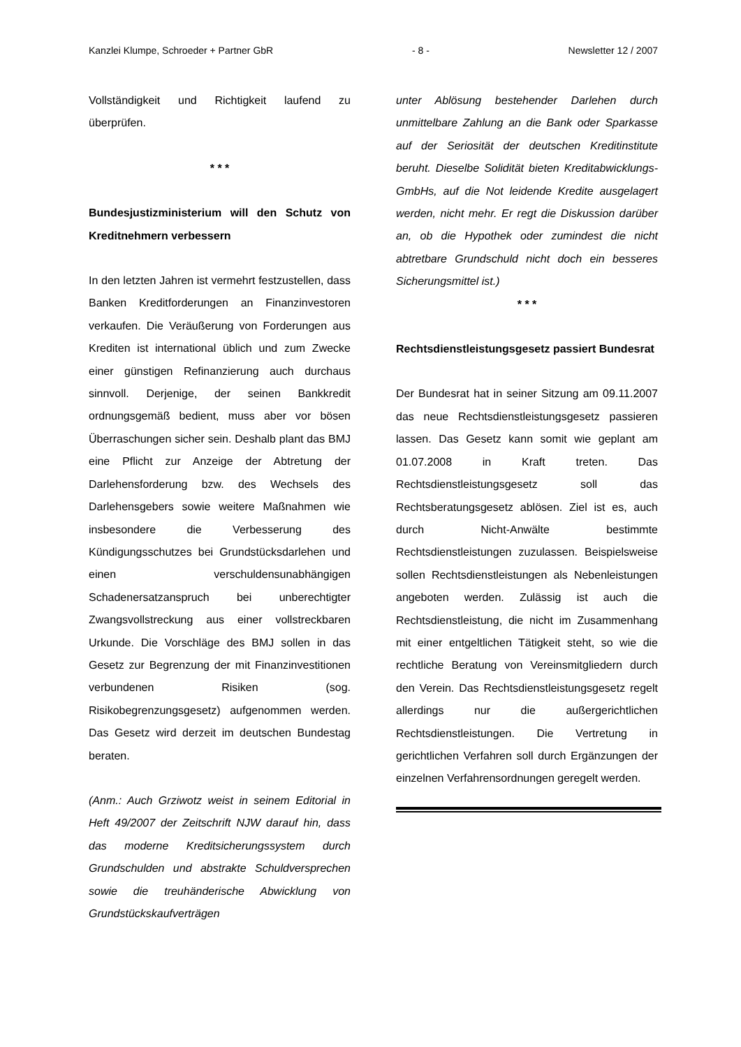Kanzlei Klumpe, Schroeder + Partner GbR - 8 - Newsletter 12 / 2007
Vollständigkeit und Richtigkeit laufend zu überprüfen.
* * *
Bundesjustizministerium will den Schutz von Kreditnehmern verbessern
In den letzten Jahren ist vermehrt festzustellen, dass Banken Kreditforderungen an Finanzinvestoren verkaufen. Die Veräußerung von Forderungen aus Krediten ist international üblich und zum Zwecke einer günstigen Refinanzierung auch durchaus sinnvoll. Derjenige, der seinen Bankkredit ordnungsgemäß bedient, muss aber vor bösen Überraschungen sicher sein. Deshalb plant das BMJ eine Pflicht zur Anzeige der Abtretung der Darlehensforderung bzw. des Wechsels des Darlehensgebers sowie weitere Maßnahmen wie insbesondere die Verbesserung des Kündigungsschutzes bei Grundstücksdarlehen und einen verschuldensunabhängigen Schadenersatzanspruch bei unberechtigter Zwangsvollstreckung aus einer vollstreckbaren Urkunde. Die Vorschläge des BMJ sollen in das Gesetz zur Begrenzung der mit Finanzinvestitionen verbundenen Risiken (sog. Risikobegrenzungsgesetz) aufgenommen werden. Das Gesetz wird derzeit im deutschen Bundestag beraten.
(Anm.: Auch Grziwotz weist in seinem Editorial in Heft 49/2007 der Zeitschrift NJW darauf hin, dass das moderne Kreditsicherungssystem durch Grundschulden und abstrakte Schuldversprechen sowie die treuhänderische Abwicklung von Grundstückskaufverträgen
unter Ablösung bestehender Darlehen durch unmittelbare Zahlung an die Bank oder Sparkasse auf der Seriosität der deutschen Kreditinstitute beruht. Dieselbe Solidität bieten Kreditabwicklungs-GmbHs, auf die Not leidende Kredite ausgelagert werden, nicht mehr. Er regt die Diskussion darüber an, ob die Hypothek oder zumindest die nicht abtretbare Grundschuld nicht doch ein besseres Sicherungsmittel ist.)
* * *
Rechtsdienstleistungsgesetz passiert Bundesrat
Der Bundesrat hat in seiner Sitzung am 09.11.2007 das neue Rechtsdienstleistungsgesetz passieren lassen. Das Gesetz kann somit wie geplant am 01.07.2008 in Kraft treten. Das Rechtsdienstleistungsgesetz soll das Rechtsberatungsgesetz ablösen. Ziel ist es, auch durch Nicht-Anwälte bestimmte Rechtsdienstleistungen zuzulassen. Beispielsweise sollen Rechtsdienstleistungen als Nebenleistungen angeboten werden. Zulässig ist auch die Rechtsdienstleistung, die nicht im Zusammenhang mit einer entgeltlichen Tätigkeit steht, so wie die rechtliche Beratung von Vereinsmitgliedern durch den Verein. Das Rechtsdienstleistungsgesetz regelt allerdings nur die außergerichtlichen Rechtsdienstleistungen. Die Vertretung in gerichtlichen Verfahren soll durch Ergänzungen der einzelnen Verfahrensordnungen geregelt werden.